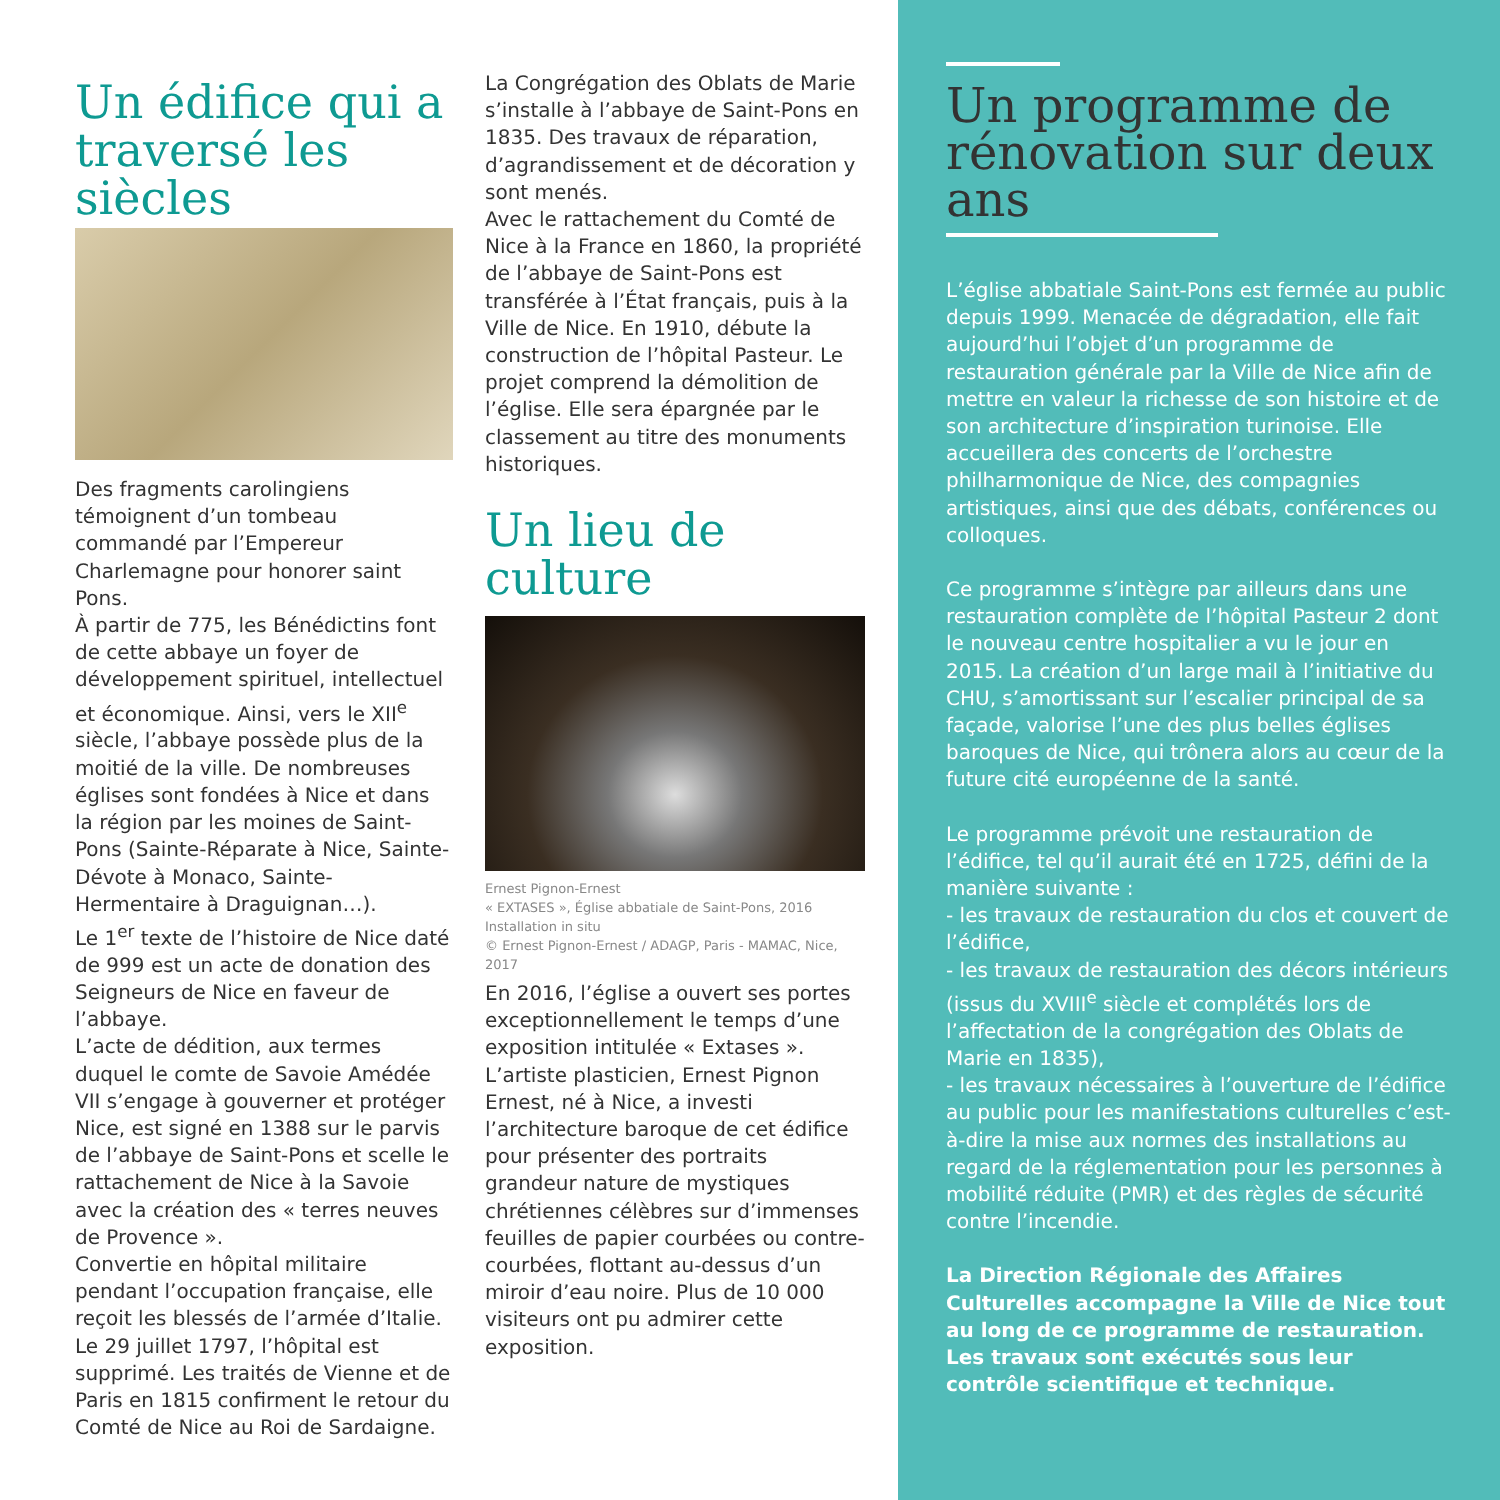Un édifice qui a traversé les siècles
Des fragments carolingiens témoignent d’un tombeau commandé par l’Empereur Charlemagne pour honorer saint Pons.
À partir de 775, les Bénédictins font de cette abbaye un foyer de développement spirituel, intellectuel et économique. Ainsi, vers le XII<sup>e</sup> siècle, l’abbaye possède plus de la moitié de la ville. De nombreuses églises sont fondées à Nice et dans la région par les moines de Saint-Pons (Sainte-Réparate à Nice, Sainte-Dévote à Monaco, Sainte-Hermentaire à Draguignan…).
Le 1<sup>er</sup> texte de l’histoire de Nice daté de 999 est un acte de donation des Seigneurs de Nice en faveur de l’abbaye.
L’acte de dédition, aux termes duquel le comte de Savoie Amédée VII s’engage à gouverner et protéger Nice, est signé en 1388 sur le parvis de l’abbaye de Saint-Pons et scelle le rattachement de Nice à la Savoie avec la création des « terres neuves de Provence ».
Convertie en hôpital militaire pendant l’occupation française, elle reçoit les blessés de l’armée d’Italie. Le 29 juillet 1797, l’hôpital est supprimé. Les traités de Vienne et de Paris en 1815 confirment le retour du Comté de Nice au Roi de Sardaigne.
La Congrégation des Oblats de Marie s’installe à l’abbaye de Saint-Pons en 1835. Des travaux de réparation, d’agrandissement et de décoration y sont menés.
Avec le rattachement du Comté de Nice à la France en 1860, la propriété de l’abbaye de Saint-Pons est transférée à l’État français, puis à la Ville de Nice. En 1910, débute la construction de l’hôpital Pasteur. Le projet comprend la démolition de l’église. Elle sera épargnée par le classement au titre des monuments historiques.
Un lieu de culture
Ernest Pignon-Ernest
« EXTASES », Église abbatiale de Saint-Pons, 2016
Installation in situ
© Ernest Pignon-Ernest / ADAGP, Paris - MAMAC, Nice, 2017
En 2016, l’église a ouvert ses portes exceptionnellement le temps d’une exposition intitulée « Extases ». L’artiste plasticien, Ernest Pignon Ernest, né à Nice, a investi l’architecture baroque de cet édifice pour présenter des portraits grandeur nature de mystiques chrétiennes célèbres sur d’immenses feuilles de papier courbées ou contre-courbées, flottant au-dessus d’un miroir d’eau noire. Plus de 10 000 visiteurs ont pu admirer cette exposition.
Un programme de rénovation sur deux ans
L’église abbatiale Saint-Pons est fermée au public depuis 1999. Menacée de dégradation, elle fait aujourd’hui l’objet d’un programme de restauration générale par la Ville de Nice afin de mettre en valeur la richesse de son histoire et de son architecture d’inspiration turinoise. Elle accueillera des concerts de l’orchestre philharmonique de Nice, des compagnies artistiques, ainsi que des débats, conférences ou colloques.
Ce programme s’intègre par ailleurs dans une restauration complète de l’hôpital Pasteur 2 dont le nouveau centre hospitalier a vu le jour en 2015. La création d’un large mail à l’initiative du CHU, s’amortissant sur l’escalier principal de sa façade, valorise l’une des plus belles églises baroques de Nice, qui trônera alors au cœur de la future cité européenne de la santé.
Le programme prévoit une restauration de l’édifice, tel qu’il aurait été en 1725, défini de la manière suivante :
- les travaux de restauration du clos et couvert de l’édifice,
- les travaux de restauration des décors intérieurs (issus du XVIII<sup>e</sup> siècle et complétés lors de l’affectation de la congrégation des Oblats de Marie en 1835),
- les travaux nécessaires à l’ouverture de l’édifice au public pour les manifestations culturelles c’est-à-dire la mise aux normes des installations au regard de la réglementation pour les personnes à mobilité réduite (PMR) et des règles de sécurité contre l’incendie.
La Direction Régionale des Affaires Culturelles accompagne la Ville de Nice tout au long de ce programme de restauration. Les travaux sont exécutés sous leur contrôle scientifique et technique.